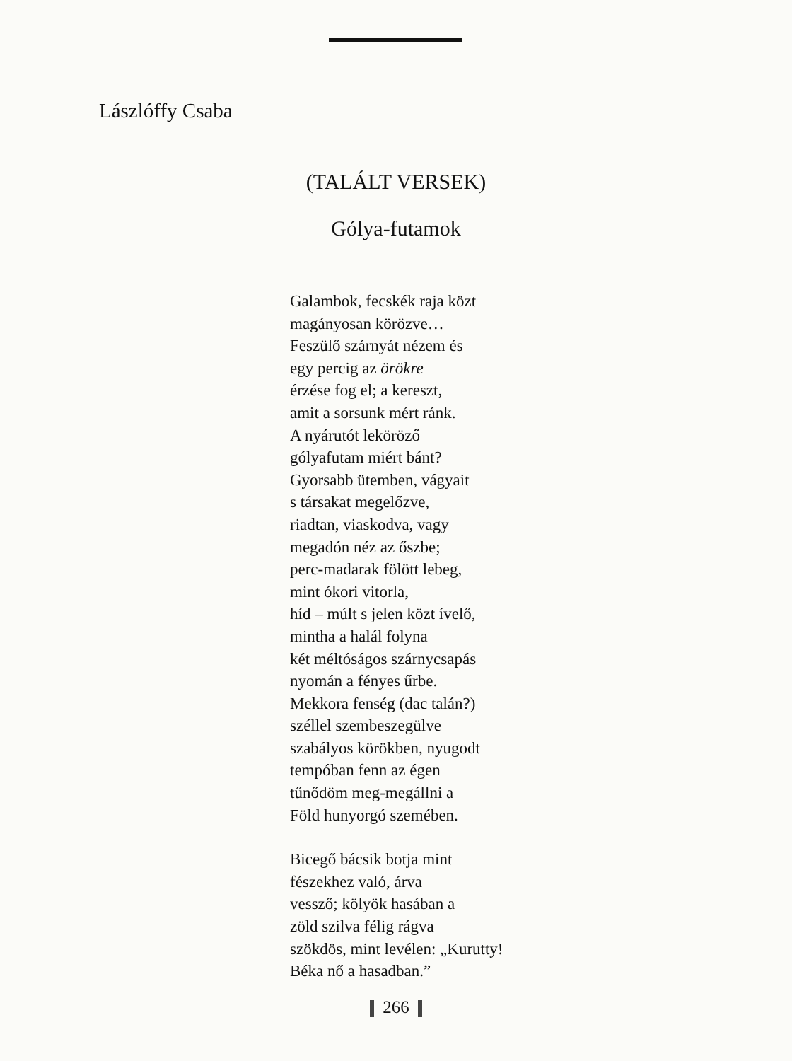Lászlóffy Csaba
(TALÁLT VERSEK)
Gólya-futamok
Galambok, fecskék raja közt
magányosan körözve…
Feszülő szárnyát nézem és
egy percig az örökre
érzése fog el; a kereszt,
amit a sorsunk mért ránk.
A nyárutót leköröző
gólyafutam miért bánt?
Gyorsabb ütemben, vágyait
s társakat megelőzve,
riadtan, viaskodva, vagy
megadón néz az őszbe;
perc-madarak fölött lebeg,
mint ókori vitorla,
híd – múlt s jelen közt ívelő,
mintha a halál folyna
két méltóságos szárnycsapás
nyomán a fényes űrbe.
Mekkora fenség (dac talán?)
széllel szembeszegülve
szabályos körökben, nyugodt
tempóban fenn az égen
tűnődöm meg-megállni a
Föld hunyorgó szemében.
Bicegő bácsik botja mint
fészekhez való, árva
vessző; kölyök hasában a
zöld szilva félig rágva
szökdös, mint levélen: „Kurutty!
Béka nő a hasadban.”
266